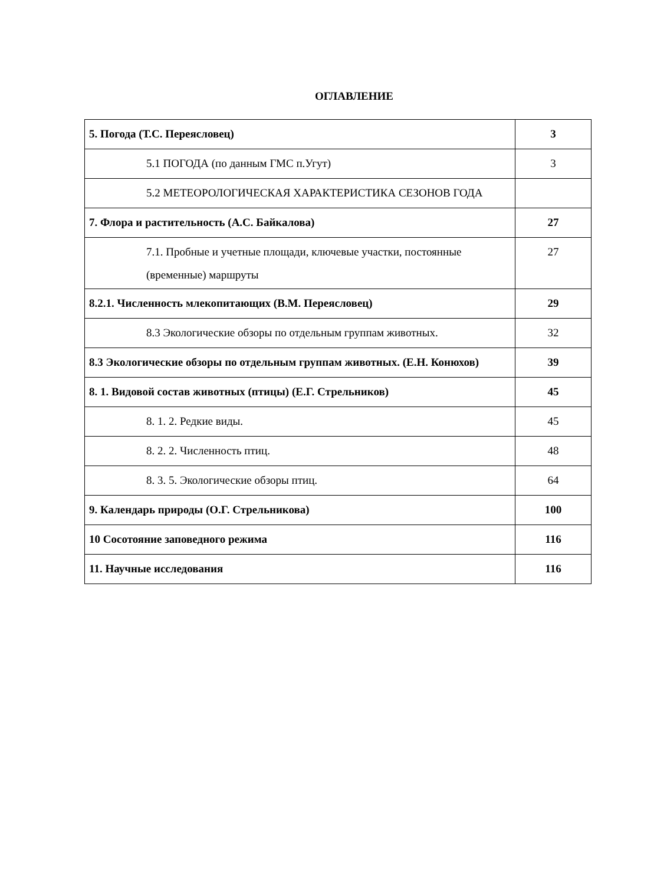ОГЛАВЛЕНИЕ
| 5. Погода (Т.С. Переясловец) | 3 |
| 5.1 ПОГОДА (по данным ГМС п.Угут) | 3 |
| 5.2 МЕТЕОРОЛОГИЧЕСКАЯ ХАРАКТЕРИСТИКА СЕЗОНОВ ГОДА | |
| 7. Флора и растительность (А.С. Байкалова) | 27 |
| 7.1. Пробные и учетные площади, ключевые участки, постоянные (временные) маршруты | 27 |
| 8.2.1. Численность млекопитающих (В.М. Переясловец) | 29 |
| 8.3 Экологические обзоры по отдельным группам животных. | 32 |
| 8.3 Экологические обзоры по отдельным группам животных. (Е.Н. Конюхов) | 39 |
| 8. 1. Видовой состав животных (птицы) (Е.Г. Стрельников) | 45 |
| 8. 1. 2. Редкие виды. | 45 |
| 8. 2. 2. Численность птиц. | 48 |
| 8. 3. 5. Экологические обзоры птиц. | 64 |
| 9. Календарь природы (О.Г. Стрельникова) | 100 |
| 10 Сосотояние заповедного режима | 116 |
| 11. Научные исследования | 116 |